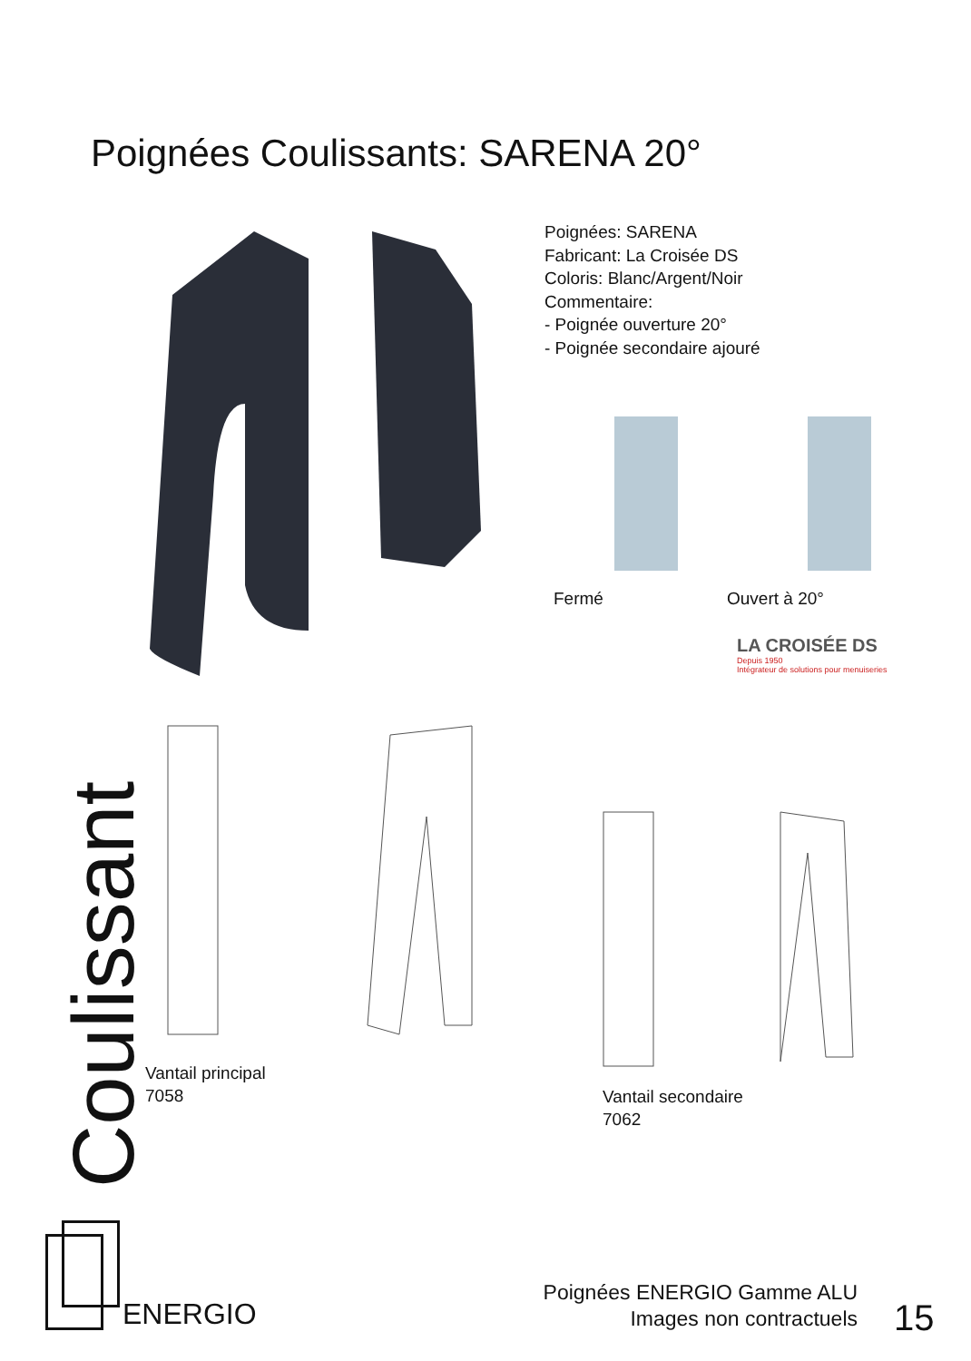Poignées Coulissants: SARENA 20°
Poignées: SARENA
Fabricant: La Croisée DS
Coloris: Blanc/Argent/Noir
Commentaire:
- Poignée ouverture 20°
- Poignée secondaire ajouré
Fermé Ouvert à 20°
LA CROISÉE DS
Depuis 1950
Intégrateur de solutions pour menuiseries
Coulissant
Vantail principal
7058
Vantail secondaire
7062
ENERGIO
Poignées ENERGIO Gamme ALU
Images non contractuels
15